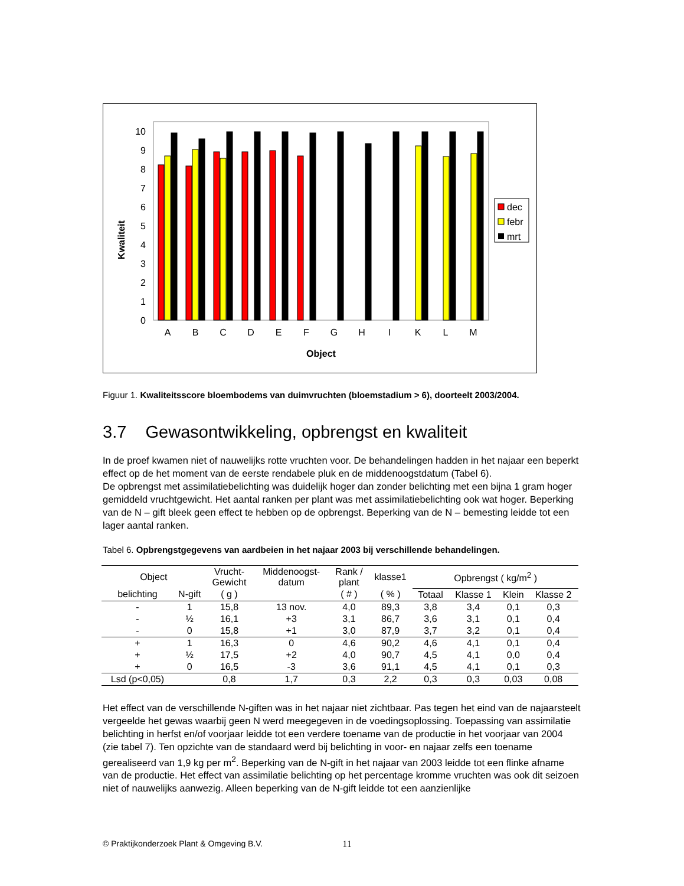Kwaliteit
0
1
2
3
4
5
6
7
8
9
10
A
B
C
D
E
F
G
H
I
K
L
M
Object
dec
febr
mrt
Figuur 1. Kwaliteitsscore bloembodems van duimvruchten (bloemstadium > 6), doorteelt 2003/2004.
3.7 Gewasontwikkeling, opbrengst en kwaliteit
In de proef kwamen niet of nauwelijks rotte vruchten voor. De behandelingen hadden in het najaar een beperkt effect op de het moment van de eerste rendabele pluk en de middenoogstdatum (Tabel 6).
De opbrengst met assimilatiebelichting was duidelijk hoger dan zonder belichting met een bijna 1 gram hoger gemiddeld vruchtgewicht. Het aantal ranken per plant was met assimilatiebelichting ook wat hoger. Beperking van de N – gift bleek geen effect te hebben op de opbrengst. Beperking van de N – bemesting leidde tot een lager aantal ranken.
Tabel 6. Opbrengstgegevens van aardbeien in het najaar 2003 bij verschillende behandelingen.
| Object | | Vrucht- Gewicht | Middenoogst- datum | Rank / plant | klasse1 | Opbrengst ( kg/m<sup>2</sup> ) | | | |
| --- | --- | --- | --- | --- | --- | --- | --- | --- | --- |
| belichting | N-gift | ( g ) | | ( # ) | ( % ) | Totaal | Klasse 1 | Klein | Klasse 2 |
| - | 1 | 15,8 | 13 nov. | 4,0 | 89,3 | 3,8 | 3,4 | 0,1 | 0,3 |
| - | ½ | 16,1 | +3 | 3,1 | 86,7 | 3,6 | 3,1 | 0,1 | 0,4 |
| - | 0 | 15,8 | +1 | 3,0 | 87,9 | 3,7 | 3,2 | 0,1 | 0,4 |
| + | 1 | 16,3 | 0 | 4,6 | 90,2 | 4,6 | 4,1 | 0,1 | 0,4 |
| + | ½ | 17,5 | +2 | 4,0 | 90,7 | 4,5 | 4,1 | 0,0 | 0,4 |
| + | 0 | 16,5 | -3 | 3,6 | 91,1 | 4,5 | 4,1 | 0,1 | 0,3 |
| Lsd (p<0,05) | | 0,8 | 1,7 | 0,3 | 2,2 | 0,3 | 0,3 | 0,03 | 0,08 |
Het effect van de verschillende N-giften was in het najaar niet zichtbaar. Pas tegen het eind van de najaarsteelt vergeelde het gewas waarbij geen N werd meegegeven in de voedingsoplossing. Toepassing van assimilatie belichting in herfst en/of voorjaar leidde tot een verdere toename van de productie in het voorjaar van 2004 (zie tabel 7). Ten opzichte van de standaard werd bij belichting in voor- en najaar zelfs een toename gerealiseerd van 1,9 kg per m<sup>2</sup>. Beperking van de N-gift in het najaar van 2003 leidde tot een flinke afname van de productie. Het effect van assimilatie belichting op het percentage kromme vruchten was ook dit seizoen niet of nauwelijks aanwezig. Alleen beperking van de N-gift leidde tot een aanzienlijke
© Praktijkonderzoek Plant & Omgeving B.V. 11